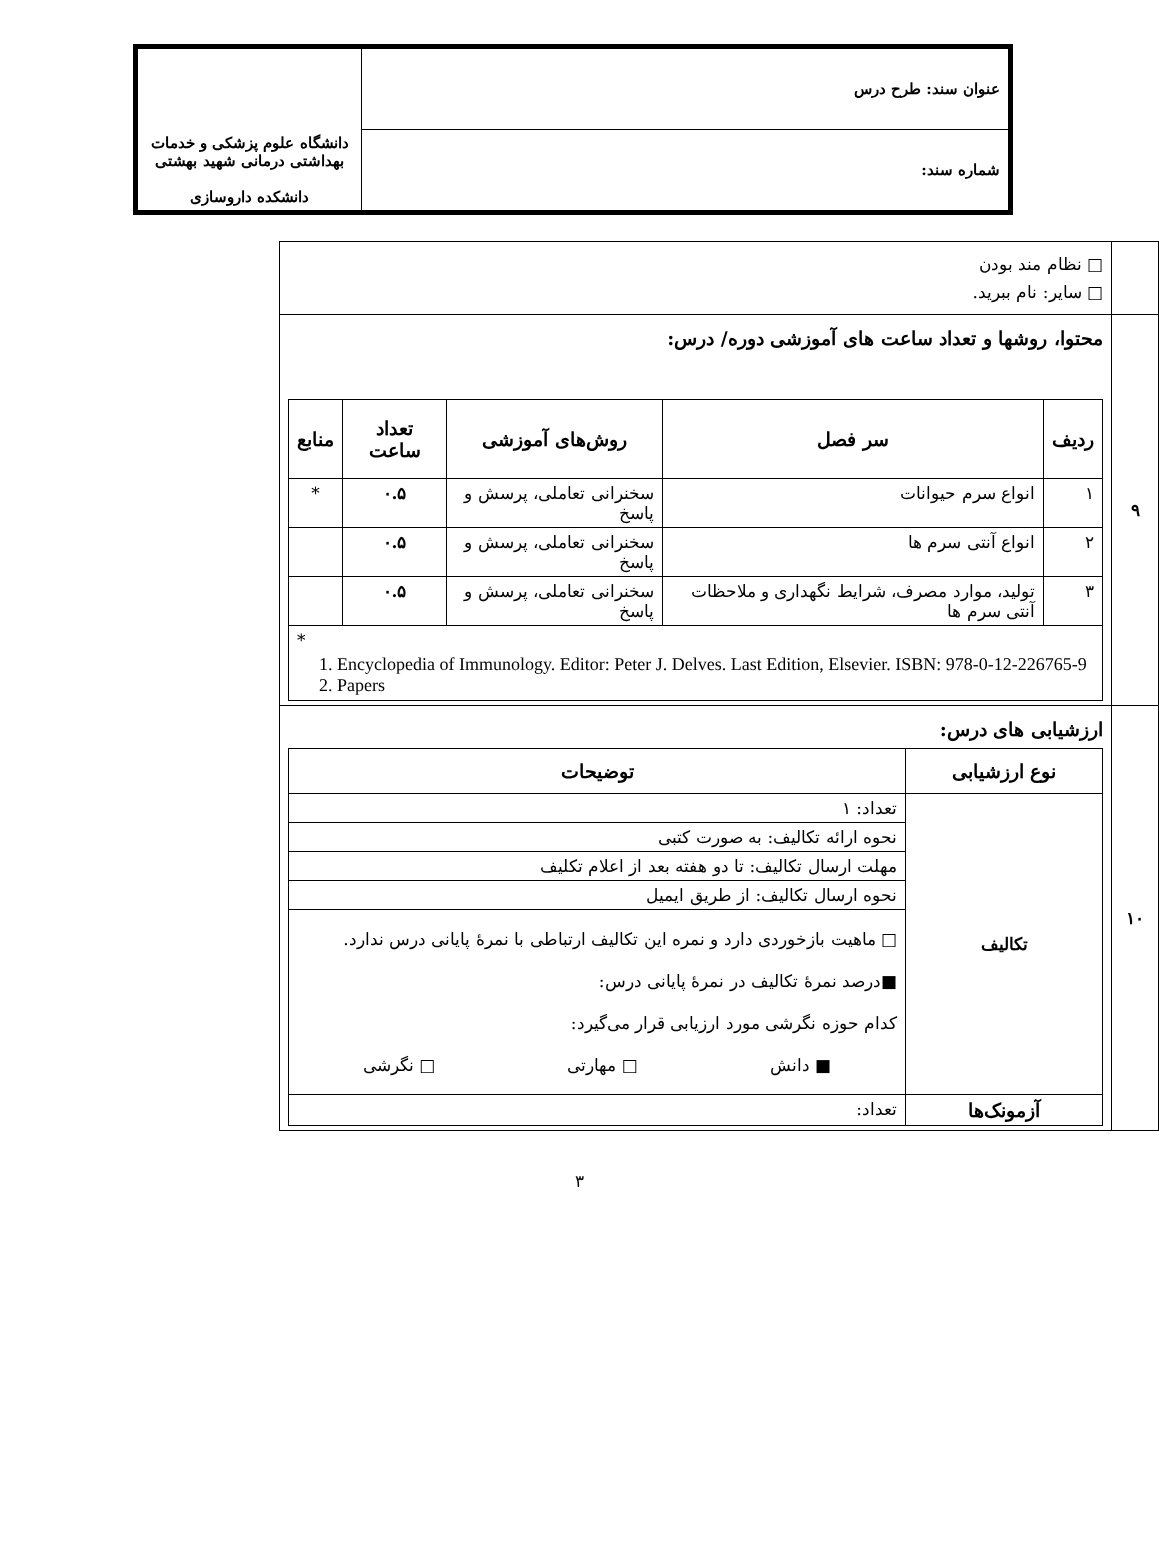| عنوان سند: طرح درس | دانشگاه علوم پزشکی و خدمات بهداشتی درمانی شهید بهشتی دانشکده داروسازی |
| شماره سند: | |
| | □ نظام مند بودن □ سایر: نام ببرید. |
| ۹ | محتوا، روشها و تعداد ساعت های آموزشی دوره/ درس: / ردیف / سر فصل / روش‌های آموزشی / تعداد ساعت / منابع / / --- / --- / --- / --- / --- / / ۱ / انواع سرم حیوانات / سخنرانی تعاملی، پرسش و پاسخ / ۰.۵ / * / / ۲ / انواع آنتی سرم ها / سخنرانی تعاملی، پرسش و پاسخ / ۰.۵ / / / ۳ / تولید، موارد مصرف، شرایط نگهداری و ملاحظات آنتی سرم ها / سخنرانی تعاملی، پرسش و پاسخ / ۰.۵ / / / * 1. Encyclopedia of Immunology. Editor: Peter J. Delves. Last Edition, Elsevier. ISBN: 978-0-12-226765-9 2. Papers / / / / / |
| ۱۰ | ارزشیابی های درس: / نوع ارزشیابی / توضیحات / / --- / --- / / تکالیف / تعداد: ۱ / / / نحوه ارائه تکالیف: به صورت کتبی / / / مهلت ارسال تکالیف: تا دو هفته بعد از اعلام تکلیف / / / نحوه ارسال تکالیف: از طریق ایمیل / / / □ ماهیت بازخوردی دارد و نمره این تکالیف ارتباطی با نمرهٔ پایانی درس ندارد. ■درصد نمرهٔ تکالیف در نمرهٔ پایانی درس: کدام حوزه نگرشی مورد ارزیابی قرار می‌گیرد: ■ دانش □ مهارتی □ نگرشی / / آزمونک‌ها / تعداد: / |
۳